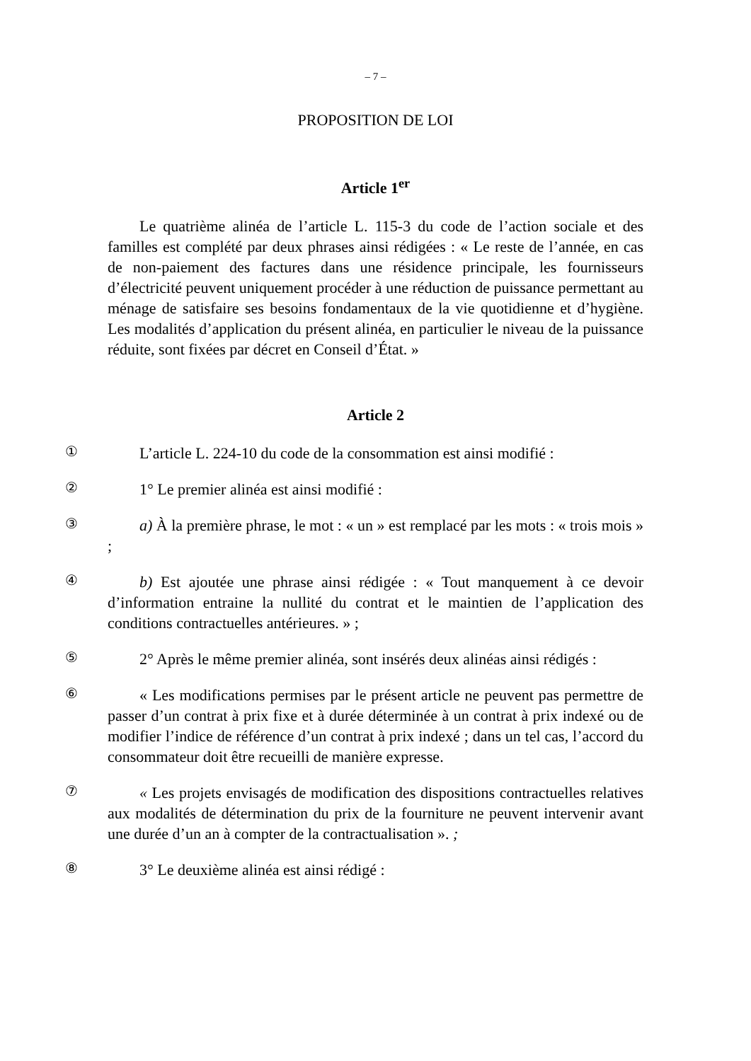– 7 –
PROPOSITION DE LOI
Article 1<sup>er</sup>
Le quatrième alinéa de l’article L. 115-3 du code de l’action sociale et des familles est complété par deux phrases ainsi rédigées : « Le reste de l’année, en cas de non-paiement des factures dans une résidence principale, les fournisseurs d’électricité peuvent uniquement procéder à une réduction de puissance permettant au ménage de satisfaire ses besoins fondamentaux de la vie quotidienne et d’hygiène. Les modalités d’application du présent alinéa, en particulier le niveau de la puissance réduite, sont fixées par décret en Conseil d’État. »
Article 2
①
L’article L. 224-10 du code de la consommation est ainsi modifié :
②
1° Le premier alinéa est ainsi modifié :
③
a) À la première phrase, le mot : « un » est remplacé par les mots : « trois mois » ;
④
b) Est ajoutée une phrase ainsi rédigée : « Tout manquement à ce devoir d’information entraine la nullité du contrat et le maintien de l’application des conditions contractuelles antérieures. » ;
⑤
2° Après le même premier alinéa, sont insérés deux alinéas ainsi rédigés :
⑥
« Les modifications permises par le présent article ne peuvent pas permettre de passer d’un contrat à prix fixe et à durée déterminée à un contrat à prix indexé ou de modifier l’indice de référence d’un contrat à prix indexé ; dans un tel cas, l’accord du consommateur doit être recueilli de manière expresse.
⑦
« Les projets envisagés de modification des dispositions contractuelles relatives aux modalités de détermination du prix de la fourniture ne peuvent intervenir avant une durée d’un an à compter de la contractualisation ». ;
⑧
3° Le deuxième alinéa est ainsi rédigé :